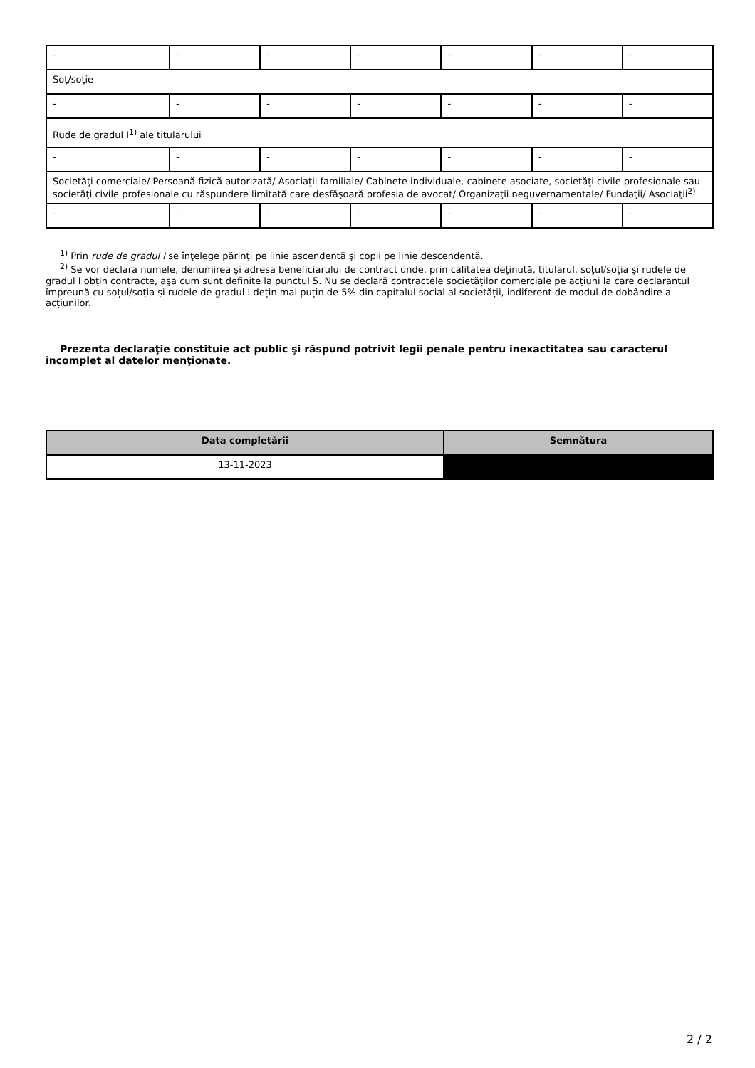| - | - | - | - | - | - | - |
| Soţ/soţie | | | | | | |
| - | - | - | - | - | - | - |
| Rude de gradul I<sup>1)</sup> ale titularului | | | | | | |
| - | - | - | - | - | - | - |
| Societăţi comerciale/ Persoană fizică autorizată/ Asociaţii familiale/ Cabinete individuale, cabinete asociate, societăţi civile profesionale sau societăţi civile profesionale cu răspundere limitată care desfăşoară profesia de avocat/ Organizaţii neguvernamentale/ Fundaţii/ Asociaţii<sup>2)</sup> | | | | | | |
| - | - | - | - | - | - | - |
<sup>1)</sup> Prin rude de gradul I se înţelege părinţi pe linie ascendentă şi copii pe linie descendentă.
<sup>2)</sup> Se vor declara numele, denumirea şi adresa beneficiarului de contract unde, prin calitatea deţinută, titularul, soţul/soţia şi rudele de gradul I obţin contracte, aşa cum sunt definite la punctul 5. Nu se declară contractele societăților comerciale pe acțiuni la care declarantul împreună cu soțul/soția și rudele de gradul I dețin mai puțin de 5% din capitalul social al societății, indiferent de modul de dobândire a acțiunilor.
Prezenta declaraţie constituie act public şi răspund potrivit legii penale pentru inexactitatea sau caracterul incomplet al datelor menţionate.
| Data completării | Semnătura |
| --- | --- |
| 13-11-2023 | |
2 / 2